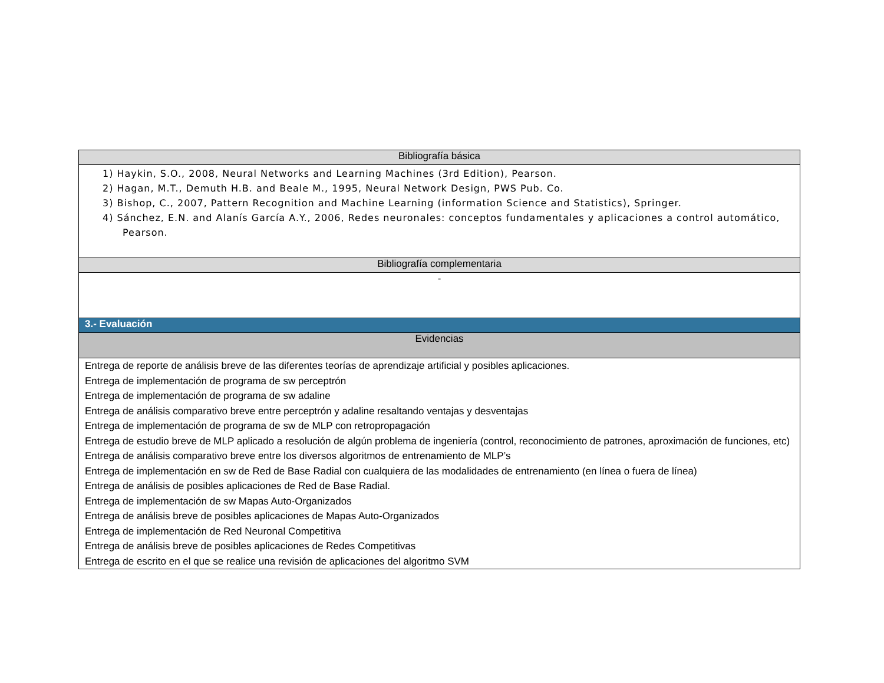| Bibliografía básica |
| 1) Haykin, S.O., 2008, Neural Networks and Learning Machines (3rd Edition), Pearson. 2) Hagan, M.T., Demuth H.B. and Beale M., 1995, Neural Network Design, PWS Pub. Co. 3) Bishop, C., 2007, Pattern Recognition and Machine Learning (information Science and Statistics), Springer. 4) Sánchez, E.N. and Alanís García A.Y., 2006, Redes neuronales: conceptos fundamentales y aplicaciones a control automático, Pearson. |
| Bibliografía complementaria |
| - |
| 3.- Evaluación |
| Evidencias |
| Entrega de reporte de análisis breve de las diferentes teorías de aprendizaje artificial y posibles aplicaciones. Entrega de implementación de programa de sw perceptrón Entrega de implementación de programa de sw adaline Entrega de análisis comparativo breve entre perceptrón y adaline resaltando ventajas y desventajas Entrega de implementación de programa de sw de MLP con retropropagación Entrega de estudio breve de MLP aplicado a resolución de algún problema de ingeniería (control, reconocimiento de patrones, aproximación de funciones, etc) Entrega de análisis comparativo breve entre los diversos algoritmos de entrenamiento de MLP’s Entrega de implementación en sw de Red de Base Radial con cualquiera de las modalidades de entrenamiento (en línea o fuera de línea) Entrega de análisis de posibles aplicaciones de Red de Base Radial. Entrega de implementación de sw Mapas Auto-Organizados Entrega de análisis breve de posibles aplicaciones de Mapas Auto-Organizados Entrega de implementación de Red Neuronal Competitiva Entrega de análisis breve de posibles aplicaciones de Redes Competitivas Entrega de escrito en el que se realice una revisión de aplicaciones del algoritmo SVM |